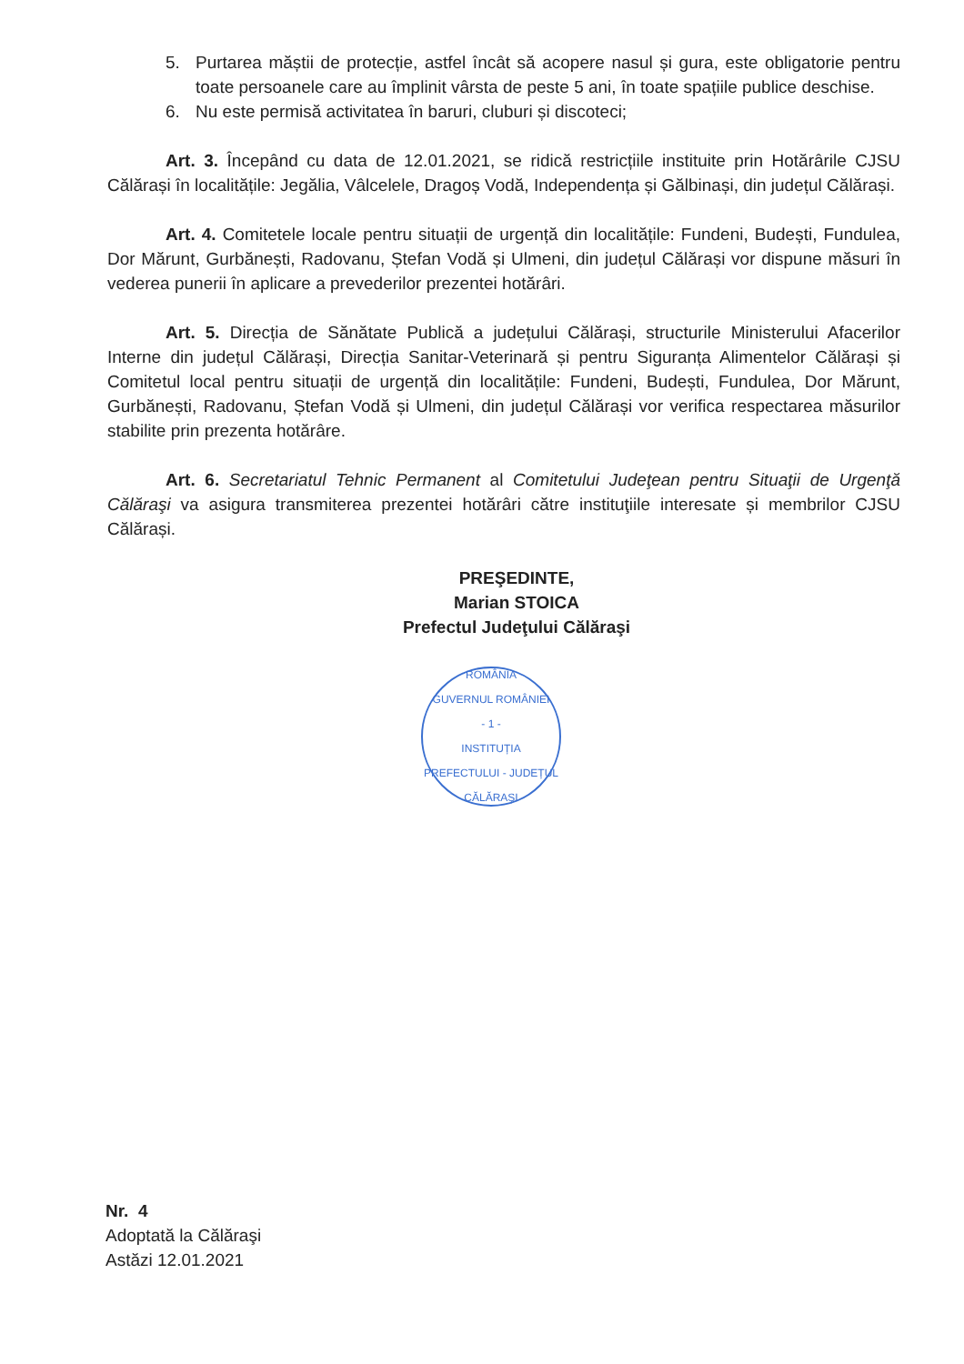5. Purtarea măștii de protecție, astfel încât să acopere nasul și gura, este obligatorie pentru toate persoanele care au împlinit vârsta de peste 5 ani, în toate spațiile publice deschise.
6. Nu este permisă activitatea în baruri, cluburi și discoteci;
Art. 3. Începând cu data de 12.01.2021, se ridică restricțiile instituite prin Hotărârile CJSU Călărași în localitățile: Jegălia, Vâlcelele, Dragoș Vodă, Independența și Gălbinași, din județul Călărași.
Art. 4. Comitetele locale pentru situații de urgență din localitățile: Fundeni, Budești, Fundulea, Dor Mărunt, Gurbănești, Radovanu, Ștefan Vodă și Ulmeni, din județul Călărași vor dispune măsuri în vederea punerii în aplicare a prevederilor prezentei hotărâri.
Art. 5. Direcția de Sănătate Publică a județului Călărași, structurile Ministerului Afacerilor Interne din județul Călărași, Direcția Sanitar-Veterinară și pentru Siguranța Alimentelor Călărași și Comitetul local pentru situații de urgență din localitățile: Fundeni, Budești, Fundulea, Dor Mărunt, Gurbănești, Radovanu, Ștefan Vodă și Ulmeni, din județul Călărași vor verifica respectarea măsurilor stabilite prin prezenta hotărâre.
Art. 6. Secretariatul Tehnic Permanent al Comitetului Judeţean pentru Situaţii de Urgenţă Călăraşi va asigura transmiterea prezentei hotărâri către instituţiile interesate și membrilor CJSU Călărași.
PREŞEDINTE,
Marian STOICA
Prefectul Judeţului Călăraşi
ROMÂNIA
GUVERNUL ROMÂNIEI
- 1 -
INSTITUȚIA PREFECTULUI - JUDEȚUL CĂLĂRAȘI
Nr. 4
Adoptată la Călăraşi
Astăzi 12.01.2021